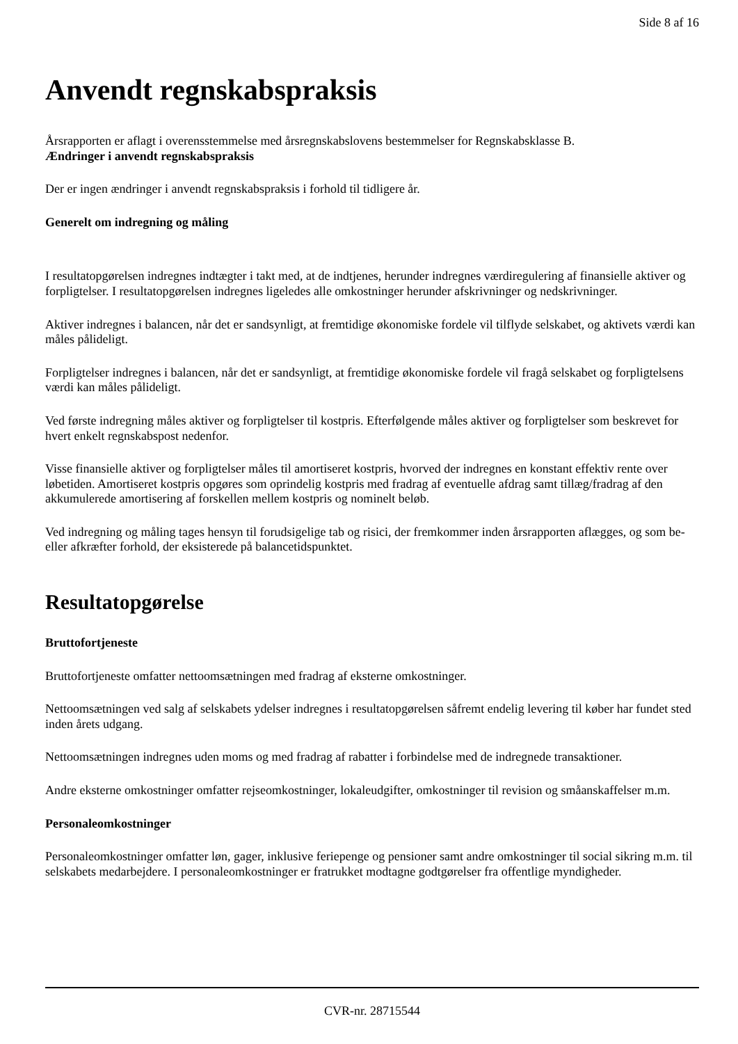Side 8 af 16
Anvendt regnskabspraksis
Årsrapporten er aflagt i overensstemmelse med årsregnskabslovens bestemmelser for Regnskabsklasse B.
Ændringer i anvendt regnskabspraksis
Der er ingen ændringer i anvendt regnskabspraksis i forhold til tidligere år.
Generelt om indregning og måling
I resultatopgørelsen indregnes indtægter i takt med, at de indtjenes, herunder indregnes værdiregulering af finansielle aktiver og forpligtelser. I resultatopgørelsen indregnes ligeledes alle omkostninger herunder afskrivninger og nedskrivninger.
Aktiver indregnes i balancen, når det er sandsynligt, at fremtidige økonomiske fordele vil tilflyde selskabet, og aktivets værdi kan måles pålideligt.
Forpligtelser indregnes i balancen, når det er sandsynligt, at fremtidige økonomiske fordele vil fragå selskabet og forpligtelsens værdi kan måles pålideligt.
Ved første indregning måles aktiver og forpligtelser til kostpris. Efterfølgende måles aktiver og forpligtelser som beskrevet for hvert enkelt regnskabspost nedenfor.
Visse finansielle aktiver og forpligtelser måles til amortiseret kostpris, hvorved der indregnes en konstant effektiv rente over løbetiden. Amortiseret kostpris opgøres som oprindelig kostpris med fradrag af eventuelle afdrag samt tillæg/fradrag af den akkumulerede amortisering af forskellen mellem kostpris og nominelt beløb.
Ved indregning og måling tages hensyn til forudsigelige tab og risici, der fremkommer inden årsrapporten aflægges, og som be- eller afkræfter forhold, der eksisterede på balancetidspunktet.
Resultatopgørelse
Bruttofortjeneste
Bruttofortjeneste omfatter nettoomsætningen med fradrag af eksterne omkostninger.
Nettoomsætningen ved salg af selskabets ydelser indregnes i resultatopgørelsen såfremt endelig levering til køber har fundet sted inden årets udgang.
Nettoomsætningen indregnes uden moms og med fradrag af rabatter i forbindelse med de indregnede transaktioner.
Andre eksterne omkostninger omfatter rejseomkostninger, lokaleudgifter, omkostninger til revision og småanskaffelser m.m.
Personaleomkostninger
Personaleomkostninger omfatter løn, gager, inklusive feriepenge og pensioner samt andre omkostninger til social sikring m.m. til selskabets medarbejdere. I personaleomkostninger er fratrukket modtagne godtgørelser fra offentlige myndigheder.
CVR-nr. 28715544